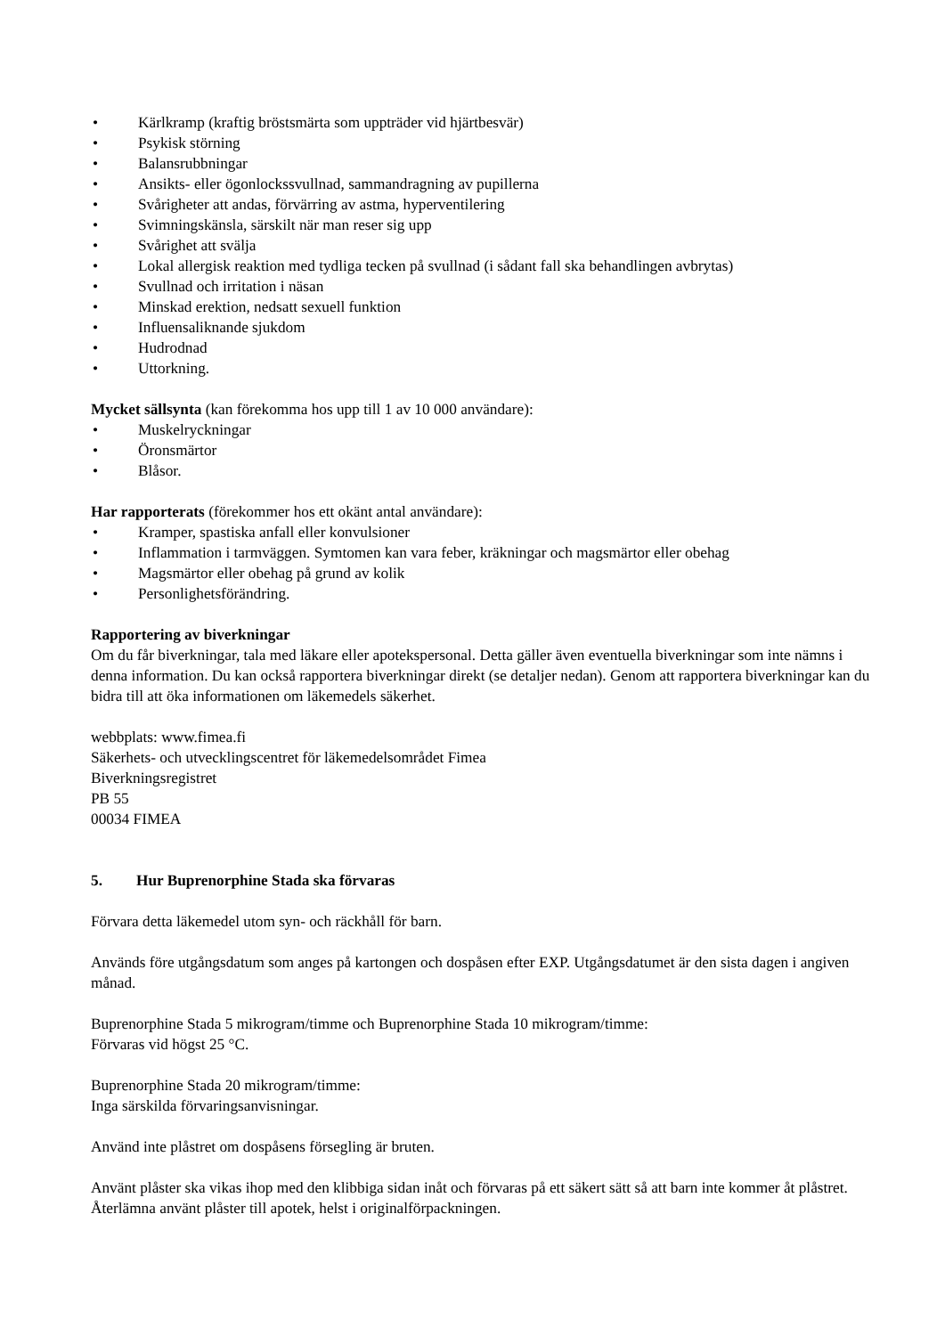• Kärlkramp (kraftig bröstsmärta som uppträder vid hjärtbesvär)
• Psykisk störning
• Balansrubbningar
• Ansikts- eller ögonlockssvullnad, sammandragning av pupillerna
• Svårigheter att andas, förvärring av astma, hyperventilering
• Svimningskänsla, särskilt när man reser sig upp
• Svårighet att svälja
• Lokal allergisk reaktion med tydliga tecken på svullnad (i sådant fall ska behandlingen avbrytas)
• Svullnad och irritation i näsan
• Minskad erektion, nedsatt sexuell funktion
• Influensaliknande sjukdom
• Hudrodnad
• Uttorkning.
Mycket sällsynta (kan förekomma hos upp till 1 av 10 000 användare):
• Muskelryckningar
• Öronsmärtor
• Blåsor.
Har rapporterats (förekommer hos ett okänt antal användare):
• Kramper, spastiska anfall eller konvulsioner
• Inflammation i tarmväggen. Symtomen kan vara feber, kräkningar och magsmärtor eller obehag
• Magsmärtor eller obehag på grund av kolik
• Personlighetsförändring.
Rapportering av biverkningar
Om du får biverkningar, tala med läkare eller apotekspersonal. Detta gäller även eventuella biverkningar som inte nämns i denna information. Du kan också rapportera biverkningar direkt (se detaljer nedan). Genom att rapportera biverkningar kan du bidra till att öka informationen om läkemedels säkerhet.
webbplats: www.fimea.fi
Säkerhets- och utvecklingscentret för läkemedelsområdet Fimea
Biverkningsregistret
PB 55
00034 FIMEA
5. Hur Buprenorphine Stada ska förvaras
Förvara detta läkemedel utom syn- och räckhåll för barn.
Används före utgångsdatum som anges på kartongen och dospåsen efter EXP. Utgångsdatumet är den sista dagen i angiven månad.
Buprenorphine Stada 5 mikrogram/timme och Buprenorphine Stada 10 mikrogram/timme:
Förvaras vid högst 25 °C.
Buprenorphine Stada 20 mikrogram/timme:
Inga särskilda förvaringsanvisningar.
Använd inte plåstret om dospåsens försegling är bruten.
Använt plåster ska vikas ihop med den klibbiga sidan inåt och förvaras på ett säkert sätt så att barn inte kommer åt plåstret. Återlämna använt plåster till apotek, helst i originalförpackningen.